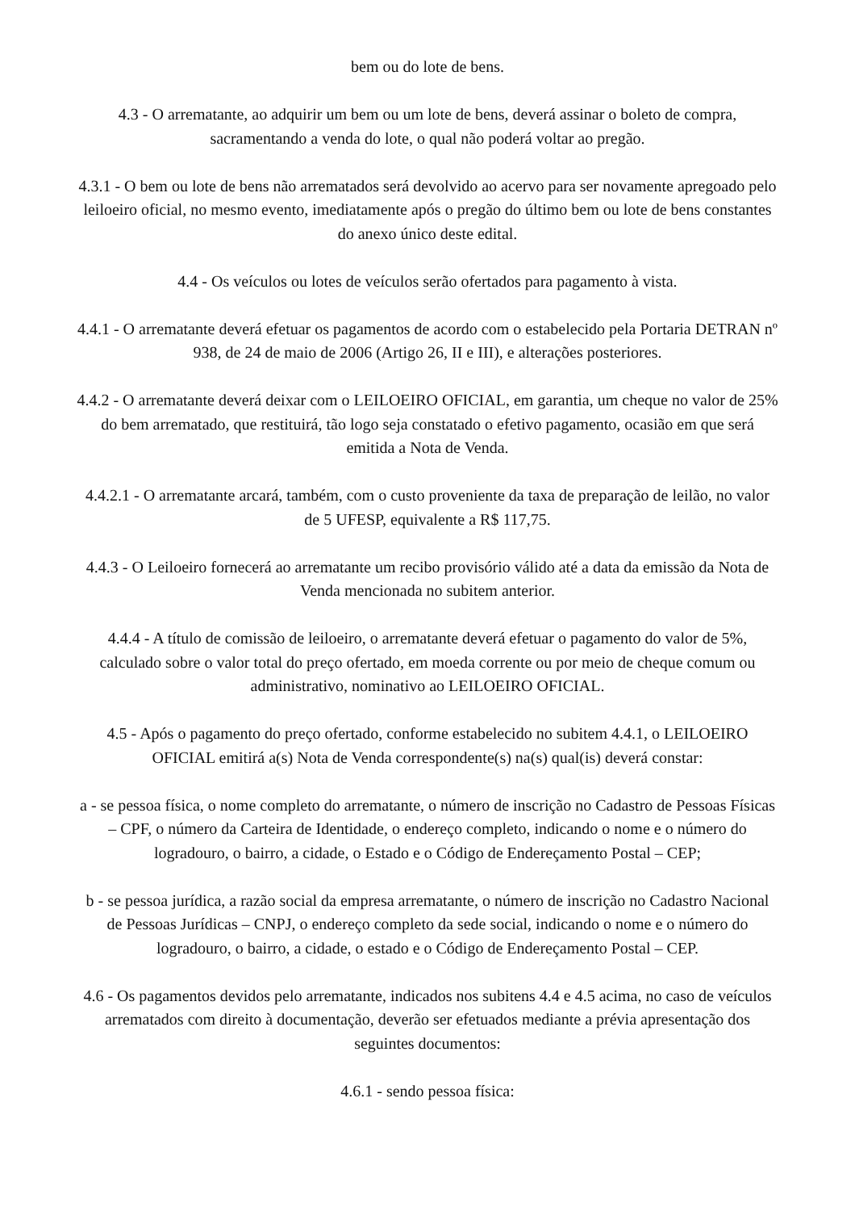bem ou do lote de bens.
4.3 - O arrematante, ao adquirir um bem ou um lote de bens, deverá assinar o boleto de compra, sacramentando a venda do lote, o qual não poderá voltar ao pregão.
4.3.1 - O bem ou lote de bens não arrematados será devolvido ao acervo para ser novamente apregoado pelo leiloeiro oficial, no mesmo evento, imediatamente após o pregão do último bem ou lote de bens constantes do anexo único deste edital.
4.4 - Os veículos ou lotes de veículos serão ofertados para pagamento à vista.
4.4.1 - O arrematante deverá efetuar os pagamentos de acordo com o estabelecido pela Portaria DETRAN nº 938, de 24 de maio de 2006 (Artigo 26, II e III), e alterações posteriores.
4.4.2 - O arrematante deverá deixar com o LEILOEIRO OFICIAL, em garantia, um cheque no valor de 25% do bem arrematado, que restituirá, tão logo seja constatado o efetivo pagamento, ocasião em que será emitida a Nota de Venda.
4.4.2.1 - O arrematante arcará, também, com o custo proveniente da taxa de preparação de leilão, no valor de 5 UFESP, equivalente a R$ 117,75.
4.4.3 - O Leiloeiro fornecerá ao arrematante um recibo provisório válido até a data da emissão da Nota de Venda mencionada no subitem anterior.
4.4.4 - A título de comissão de leiloeiro, o arrematante deverá efetuar o pagamento do valor de 5%, calculado sobre o valor total do preço ofertado, em moeda corrente ou por meio de cheque comum ou administrativo, nominativo ao LEILOEIRO OFICIAL.
4.5 - Após o pagamento do preço ofertado, conforme estabelecido no subitem 4.4.1, o LEILOEIRO OFICIAL emitirá a(s) Nota de Venda correspondente(s) na(s) qual(is) deverá constar:
a - se pessoa física, o nome completo do arrematante, o número de inscrição no Cadastro de Pessoas Físicas – CPF, o número da Carteira de Identidade, o endereço completo, indicando o nome e o número do logradouro, o bairro, a cidade, o Estado e o Código de Endereçamento Postal – CEP;
b - se pessoa jurídica, a razão social da empresa arrematante, o número de inscrição no Cadastro Nacional de Pessoas Jurídicas – CNPJ, o endereço completo da sede social, indicando o nome e o número do logradouro, o bairro, a cidade, o estado e o Código de Endereçamento Postal – CEP.
4.6 - Os pagamentos devidos pelo arrematante, indicados nos subitens 4.4 e 4.5 acima, no caso de veículos arrematados com direito à documentação, deverão ser efetuados mediante a prévia apresentação dos seguintes documentos:
4.6.1 - sendo pessoa física: